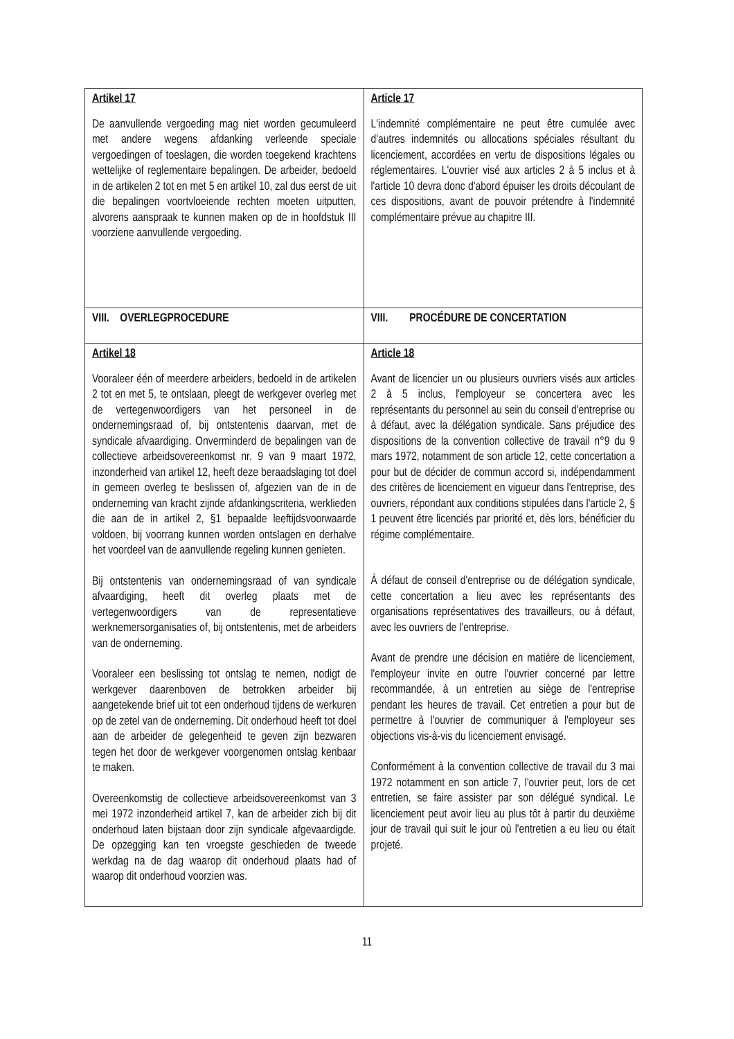| Artikel 17 De aanvullende vergoeding mag niet worden gecumuleerd met andere wegens afdanking verleende speciale vergoedingen of toeslagen, die worden toegekend krachtens wettelijke of reglementaire bepalingen. De arbeider, bedoeld in de artikelen 2 tot en met 5 en artikel 10, zal dus eerst de uit die bepalingen voortvloeiende rechten moeten uitputten, alvorens aanspraak te kunnen maken op de in hoofdstuk III voorziene aanvullende vergoeding. | Article 17 L'indemnité complémentaire ne peut être cumulée avec d'autres indemnités ou allocations spéciales résultant du licenciement, accordées en vertu de dispositions légales ou réglementaires. L'ouvrier visé aux articles 2 à 5 inclus et à l'article 10 devra donc d'abord épuiser les droits découlant de ces dispositions, avant de pouvoir prétendre à l'indemnité complémentaire prévue au chapitre III. |
| VIII. OVERLEGPROCEDURE | VIII. PROCÉDURE DE CONCERTATION |
| Artikel 18 Vooraleer één of meerdere arbeiders, bedoeld in de artikelen 2 tot en met 5, te ontslaan, pleegt de werkgever overleg met de vertegenwoordigers van het personeel in de ondernemingsraad of, bij ontstentenis daarvan, met de syndicale afvaardiging. Onverminderd de bepalingen van de collectieve arbeidsovereenkomst nr. 9 van 9 maart 1972, inzonderheid van artikel 12, heeft deze beraadslaging tot doel in gemeen overleg te beslissen of, afgezien van de in de onderneming van kracht zijnde afdankingscriteria, werklieden die aan de in artikel 2, §1 bepaalde leeftijdsvoorwaarde voldoen, bij voorrang kunnen worden ontslagen en derhalve het voordeel van de aanvullende regeling kunnen genieten. Bij ontstentenis van ondernemingsraad of van syndicale afvaardiging, heeft dit overleg plaats met de vertegenwoordigers van de representatieve werknemersorganisaties of, bij ontstentenis, met de arbeiders van de onderneming. Vooraleer een beslissing tot ontslag te nemen, nodigt de werkgever daarenboven de betrokken arbeider bij aangetekende brief uit tot een onderhoud tijdens de werkuren op de zetel van de onderneming. Dit onderhoud heeft tot doel aan de arbeider de gelegenheid te geven zijn bezwaren tegen het door de werkgever voorgenomen ontslag kenbaar te maken. Overeenkomstig de collectieve arbeidsovereenkomst van 3 mei 1972 inzonderheid artikel 7, kan de arbeider zich bij dit onderhoud laten bijstaan door zijn syndicale afgevaardigde. De opzegging kan ten vroegste geschieden de tweede werkdag na de dag waarop dit onderhoud plaats had of waarop dit onderhoud voorzien was. | Article 18 Avant de licencier un ou plusieurs ouvriers visés aux articles 2 à 5 inclus, l'employeur se concertera avec les représentants du personnel au sein du conseil d'entreprise ou à défaut, avec la délégation syndicale. Sans préjudice des dispositions de la convention collective de travail n°9 du 9 mars 1972, notamment de son article 12, cette concertation a pour but de décider de commun accord si, indépendamment des critères de licenciement en vigueur dans l'entreprise, des ouvriers, répondant aux conditions stipulées dans l'article 2, § 1 peuvent être licenciés par priorité et, dès lors, bénéficier du régime complémentaire. À défaut de conseil d'entreprise ou de délégation syndicale, cette concertation a lieu avec les représentants des organisations représentatives des travailleurs, ou à défaut, avec les ouvriers de l'entreprise. Avant de prendre une décision en matière de licenciement, l'employeur invite en outre l'ouvrier concerné par lettre recommandée, à un entretien au siège de l'entreprise pendant les heures de travail. Cet entretien a pour but de permettre à l'ouvrier de communiquer à l'employeur ses objections vis-à-vis du licenciement envisagé. Conformément à la convention collective de travail du 3 mai 1972 notamment en son article 7, l'ouvrier peut, lors de cet entretien, se faire assister par son délégué syndical. Le licenciement peut avoir lieu au plus tôt à partir du deuxième jour de travail qui suit le jour où l'entretien a eu lieu ou était projeté. |
11